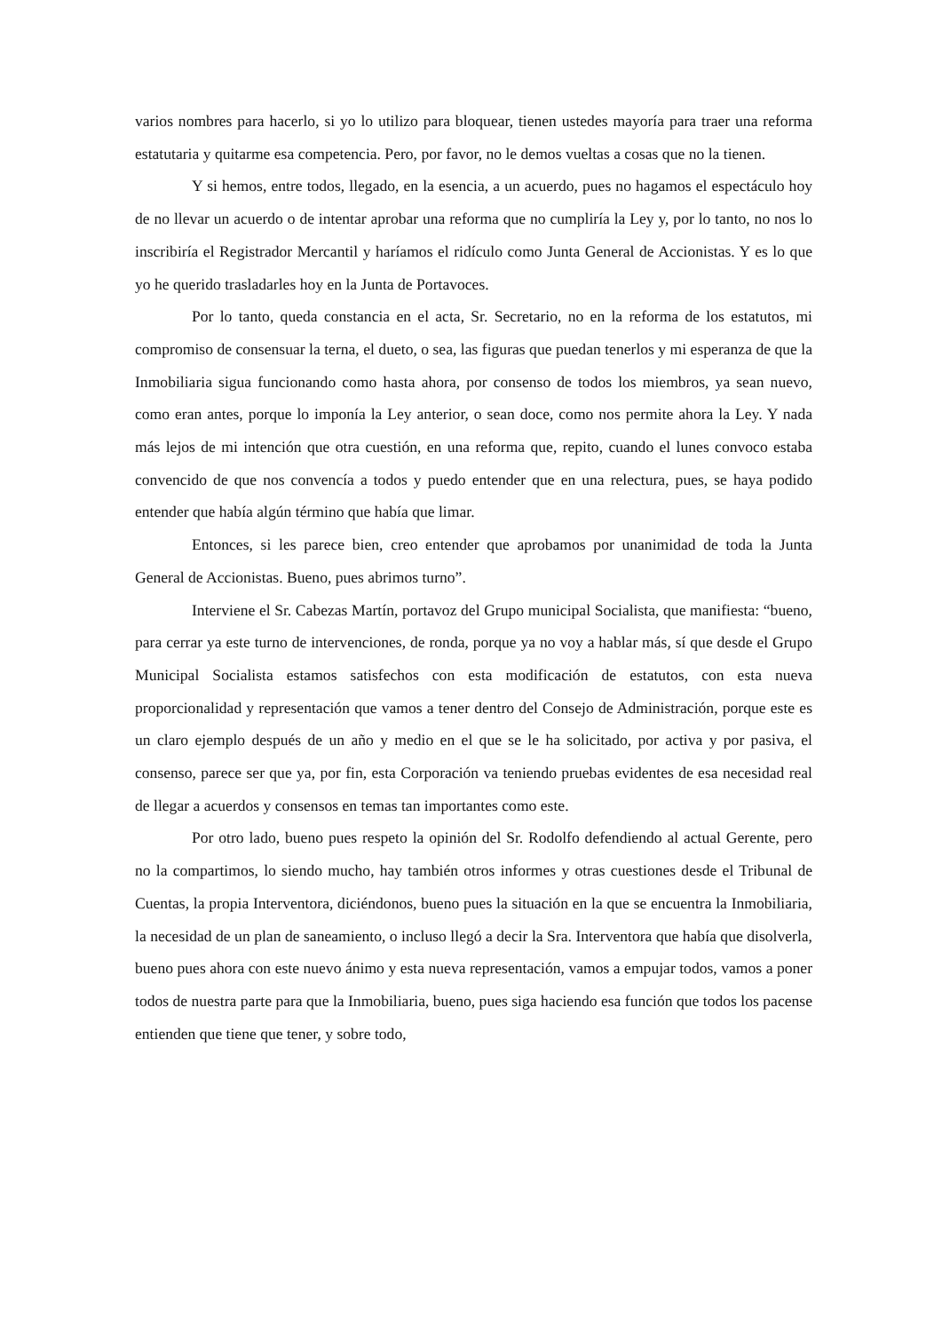varios nombres para hacerlo, si yo lo utilizo para bloquear, tienen ustedes mayoría para traer una reforma estatutaria y quitarme esa competencia. Pero, por favor, no le demos vueltas a cosas que no la tienen.
Y si hemos, entre todos, llegado, en la esencia, a un acuerdo, pues no hagamos el espectáculo hoy de no llevar un acuerdo o de intentar aprobar una reforma que no cumpliría la Ley y, por lo tanto, no nos lo inscribiría el Registrador Mercantil y haríamos el ridículo como Junta General de Accionistas. Y es lo que yo he querido trasladarles hoy en la Junta de Portavoces.
Por lo tanto, queda constancia en el acta, Sr. Secretario, no en la reforma de los estatutos, mi compromiso de consensuar la terna, el dueto, o sea, las figuras que puedan tenerlos y mi esperanza de que la Inmobiliaria sigua funcionando como hasta ahora, por consenso de todos los miembros, ya sean nuevo, como eran antes, porque lo imponía la Ley anterior, o sean doce, como nos permite ahora la Ley. Y nada más lejos de mi intención que otra cuestión, en una reforma que, repito, cuando el lunes convoco estaba convencido de que nos convencía a todos y puedo entender que en una relectura, pues, se haya podido entender que había algún término que había que limar.
Entonces, si les parece bien, creo entender que aprobamos por unanimidad de toda la Junta General de Accionistas. Bueno, pues abrimos turno”.
Interviene el Sr. Cabezas Martín, portavoz del Grupo municipal Socialista, que manifiesta: “bueno, para cerrar ya este turno de intervenciones, de ronda, porque ya no voy a hablar más, sí que desde el Grupo Municipal Socialista estamos satisfechos con esta modificación de estatutos, con esta nueva proporcionalidad y representación que vamos a tener dentro del Consejo de Administración, porque este es un claro ejemplo después de un año y medio en el que se le ha solicitado, por activa y por pasiva, el consenso, parece ser que ya, por fin, esta Corporación va teniendo pruebas evidentes de esa necesidad real de llegar a acuerdos y consensos en temas tan importantes como este.
Por otro lado, bueno pues respeto la opinión del Sr. Rodolfo defendiendo al actual Gerente, pero no la compartimos, lo siendo mucho, hay también otros informes y otras cuestiones desde el Tribunal de Cuentas, la propia Interventora, diciéndonos, bueno pues la situación en la que se encuentra la Inmobiliaria, la necesidad de un plan de saneamiento, o incluso llegó a decir la Sra. Interventora que había que disolverla, bueno pues ahora con este nuevo ánimo y esta nueva representación, vamos a empujar todos, vamos a poner todos de nuestra parte para que la Inmobiliaria, bueno, pues siga haciendo esa función que todos los pacense entienden que tiene que tener, y sobre todo,